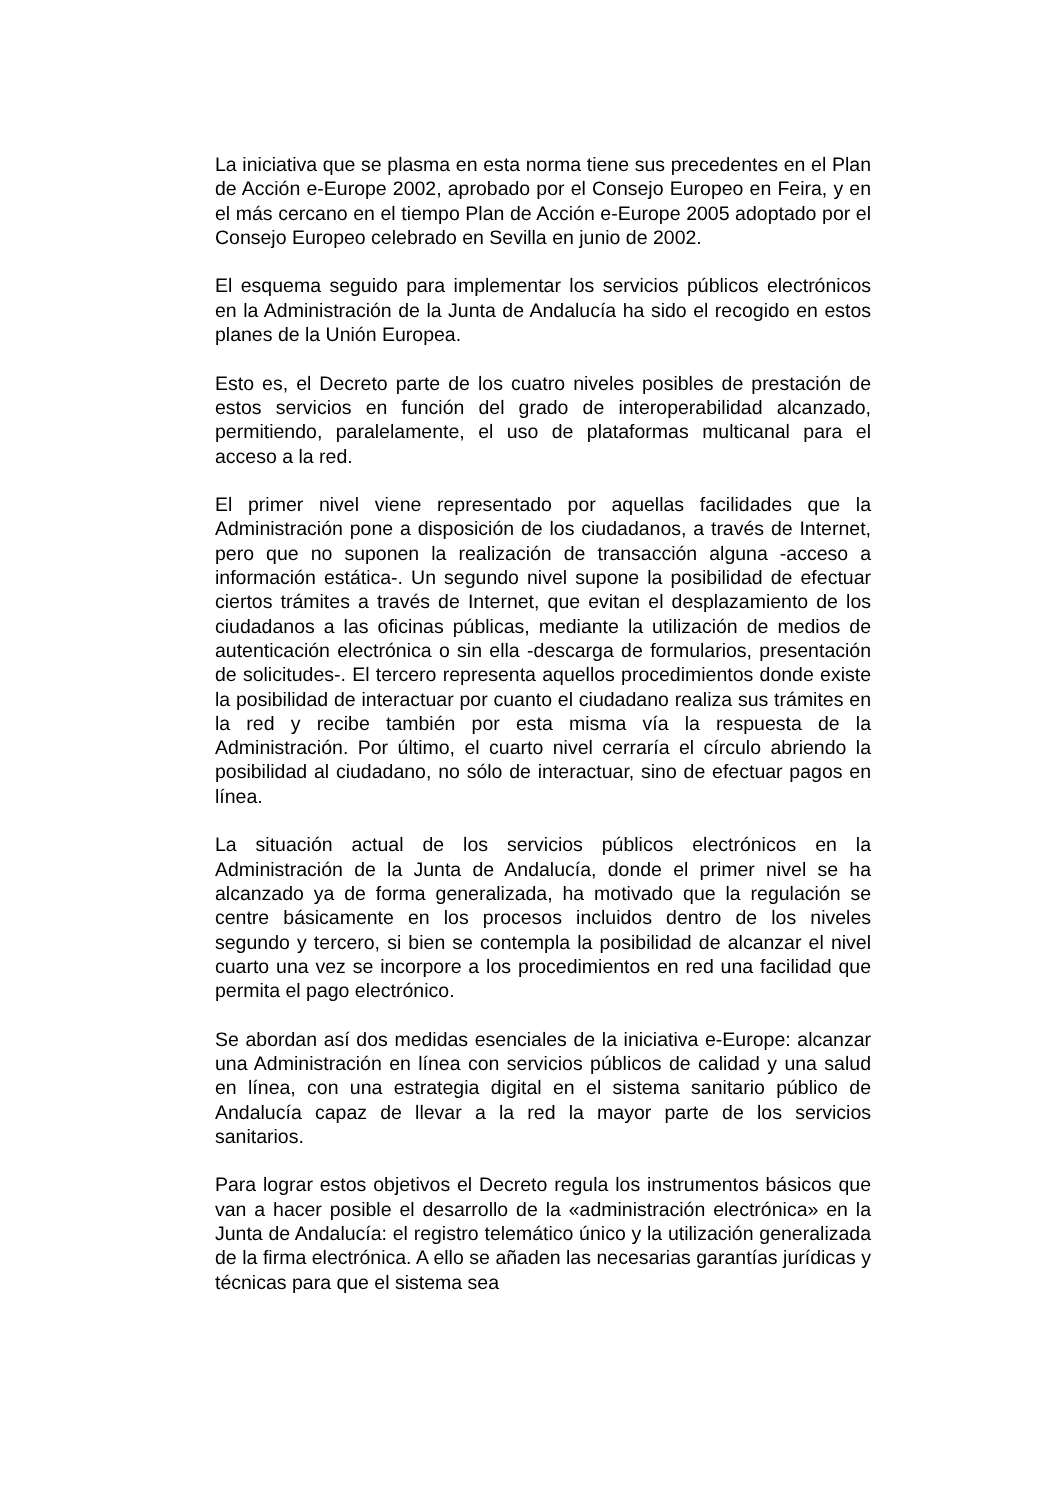La iniciativa que se plasma en esta norma tiene sus precedentes en el Plan de Acción e-Europe 2002, aprobado por el Consejo Europeo en Feira, y en el más cercano en el tiempo Plan de Acción e-Europe 2005 adoptado por el Consejo Europeo celebrado en Sevilla en junio de 2002.
El esquema seguido para implementar los servicios públicos electrónicos en la Administración de la Junta de Andalucía ha sido el recogido en estos planes de la Unión Europea.
Esto es, el Decreto parte de los cuatro niveles posibles de prestación de estos servicios en función del grado de interoperabilidad alcanzado, permitiendo, paralelamente, el uso de plataformas multicanal para el acceso a la red.
El primer nivel viene representado por aquellas facilidades que la Administración pone a disposición de los ciudadanos, a través de Internet, pero que no suponen la realización de transacción alguna -acceso a información estática-. Un segundo nivel supone la posibilidad de efectuar ciertos trámites a través de Internet, que evitan el desplazamiento de los ciudadanos a las oficinas públicas, mediante la utilización de medios de autenticación electrónica o sin ella -descarga de formularios, presentación de solicitudes-. El tercero representa aquellos procedimientos donde existe la posibilidad de interactuar por cuanto el ciudadano realiza sus trámites en la red y recibe también por esta misma vía la respuesta de la Administración. Por último, el cuarto nivel cerraría el círculo abriendo la posibilidad al ciudadano, no sólo de interactuar, sino de efectuar pagos en línea.
La situación actual de los servicios públicos electrónicos en la Administración de la Junta de Andalucía, donde el primer nivel se ha alcanzado ya de forma generalizada, ha motivado que la regulación se centre básicamente en los procesos incluidos dentro de los niveles segundo y tercero, si bien se contempla la posibilidad de alcanzar el nivel cuarto una vez se incorpore a los procedimientos en red una facilidad que permita el pago electrónico.
Se abordan así dos medidas esenciales de la iniciativa e-Europe: alcanzar una Administración en línea con servicios públicos de calidad y una salud en línea, con una estrategia digital en el sistema sanitario público de Andalucía capaz de llevar a la red la mayor parte de los servicios sanitarios.
Para lograr estos objetivos el Decreto regula los instrumentos básicos que van a hacer posible el desarrollo de la «administración electrónica» en la Junta de Andalucía: el registro telemático único y la utilización generalizada de la firma electrónica. A ello se añaden las necesarias garantías jurídicas y técnicas para que el sistema sea